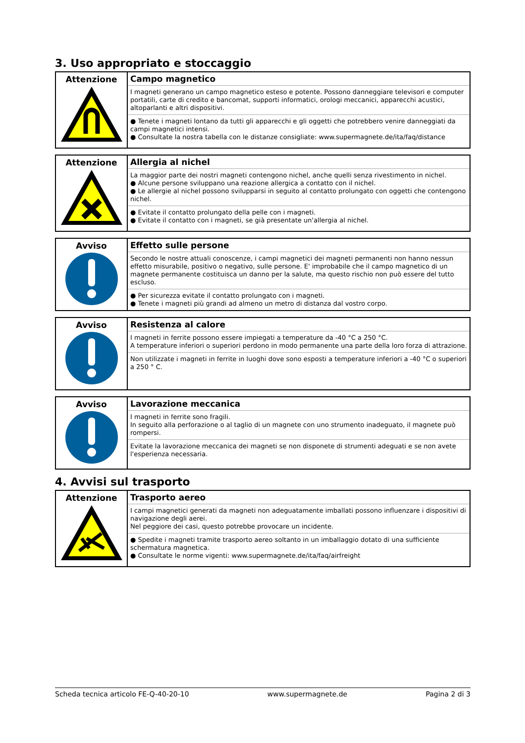3. Uso appropriato e stoccaggio
| Attenzione | Campo magnetico I magneti generano un campo magnetico esteso e potente. Possono danneggiare televisori e computer portatili, carte di credito e bancomat, supporti informatici, orologi meccanici, apparecchi acustici, altoparlanti e altri dispositivi. ● Tenete i magneti lontano da tutti gli apparecchi e gli oggetti che potrebbero venire danneggiati da campi magnetici intensi. ● Consultate la nostra tabella con le distanze consigliate: www.supermagnete.de/ita/faq/distance |
| Attenzione | Allergia al nichel La maggior parte dei nostri magneti contengono nichel, anche quelli senza rivestimento in nichel. ● Alcune persone sviluppano una reazione allergica a contatto con il nichel. ● Le allergie al nichel possono svilupparsi in seguito al contatto prolungato con oggetti che contengono nichel. ● Evitate il contatto prolungato della pelle con i magneti. ● Evitate il contatto con i magneti, se già presentate un'allergia al nichel. |
| Avviso | Effetto sulle persone Secondo le nostre attuali conoscenze, i campi magnetici dei magneti permanenti non hanno nessun effetto misurabile, positivo o negativo, sulle persone. E' improbabile che il campo magnetico di un magnete permanente costituisca un danno per la salute, ma questo rischio non può essere del tutto escluso. ● Per sicurezza evitate il contatto prolungato con i magneti. ● Tenete i magneti più grandi ad almeno un metro di distanza dal vostro corpo. |
| Avviso | Resistenza al calore I magneti in ferrite possono essere impiegati a temperature da -40 °C a 250 °C. A temperature inferiori o superiori perdono in modo permanente una parte della loro forza di attrazione. Non utilizzate i magneti in ferrite in luoghi dove sono esposti a temperature inferiori a -40 °C o superiori a 250 ° C. |
| Avviso | Lavorazione meccanica I magneti in ferrite sono fragili. In seguito alla perforazione o al taglio di un magnete con uno strumento inadeguato, il magnete può rompersi. Evitate la lavorazione meccanica dei magneti se non disponete di strumenti adeguati e se non avete l'esperienza necessaria. |
4. Avvisi sul trasporto
| Attenzione | Trasporto aereo I campi magnetici generati da magneti non adeguatamente imballati possono influenzare i dispositivi di navigazione degli aerei. Nel peggiore dei casi, questo potrebbe provocare un incidente. ● Spedite i magneti tramite trasporto aereo soltanto in un imballaggio dotato di una sufficiente schermatura magnetica. ● Consultate le norme vigenti: www.supermagnete.de/ita/faq/airfreight |
Scheda tecnica articolo FE-Q-40-20-10 www.supermagnete.de Pagina 2 di 3